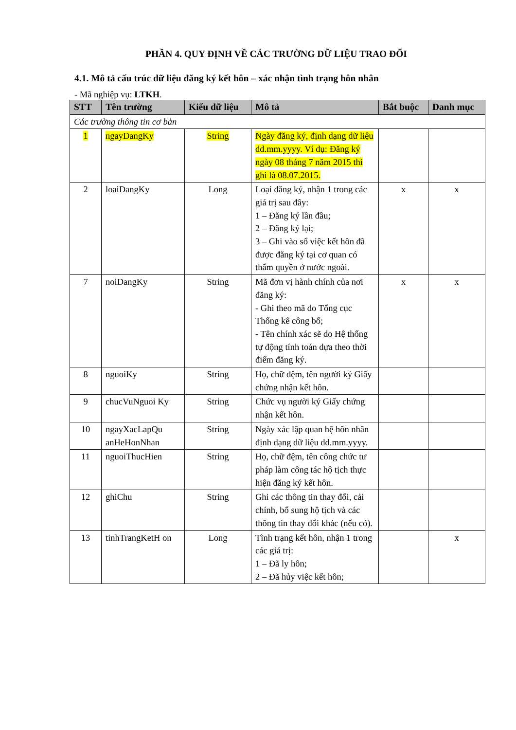PHẦN 4. QUY ĐỊNH VỀ CÁC TRƯỜNG DỮ LIỆU TRAO ĐỔI
4.1. Mô tả cấu trúc dữ liệu đăng ký kết hôn – xác nhận tình trạng hôn nhân
- Mã nghiệp vụ: LTKH.
| STT | Tên trường | Kiểu dữ liệu | Mô tả | Bắt buộc | Danh mục |
| --- | --- | --- | --- | --- | --- |
| Các trường thông tin cơ bản | | | | | |
| 1 | ngayDangKy | String | Ngày đăng ký, định dạng dữ liệu dd.mm.yyyy. Ví dụ: Đăng ký ngày 08 tháng 7 năm 2015 thì ghi là 08.07.2015. | | |
| 2 | loaiDangKy | Long | Loại đăng ký, nhận 1 trong các giá trị sau đây: 1 – Đăng ký lần đầu; 2 – Đăng ký lại; 3 – Ghi vào sổ việc kết hôn đã được đăng ký tại cơ quan có thẩm quyền ở nước ngoài. | x | x |
| 7 | noiDangKy | String | Mã đơn vị hành chính của nơi đăng ký: - Ghi theo mã do Tổng cục Thống kê công bố; - Tên chính xác sẽ do Hệ thống tự động tính toán dựa theo thời điểm đăng ký. | x | x |
| 8 | nguoiKy | String | Họ, chữ đệm, tên người ký Giấy chứng nhận kết hôn. | | |
| 9 | chucVuNguoi Ky | String | Chức vụ người ký Giấy chứng nhận kết hôn. | | |
| 10 | ngayXacLapQu anHeHonNhan | String | Ngày xác lập quan hệ hôn nhân định dạng dữ liệu dd.mm.yyyy. | | |
| 11 | nguoiThucHien | String | Họ, chữ đệm, tên công chức tư pháp làm công tác hộ tịch thực hiện đăng ký kết hôn. | | |
| 12 | ghiChu | String | Ghi các thông tin thay đổi, cải chính, bổ sung hộ tịch và các thông tin thay đổi khác (nếu có). | | |
| 13 | tinhTrangKetH on | Long | Tình trạng kết hôn, nhận 1 trong các giá trị: 1 – Đã ly hôn; 2 – Đã hủy việc kết hôn; | | x |